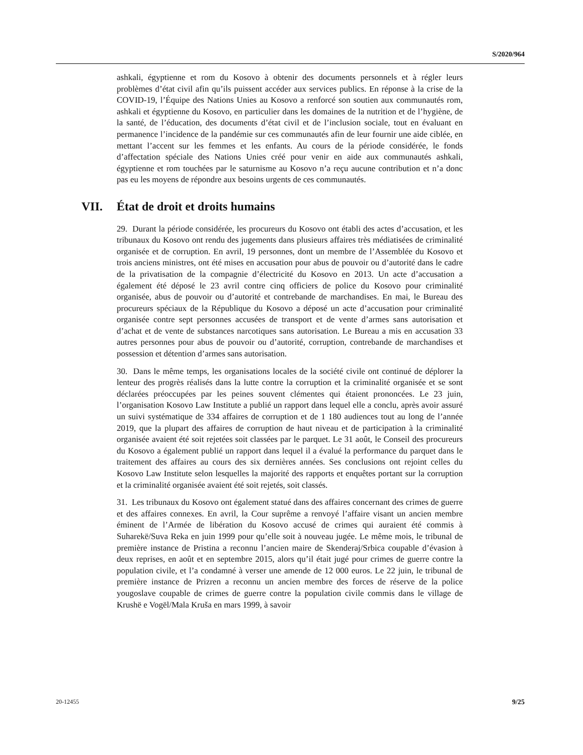S/2020/964
ashkali, égyptienne et rom du Kosovo à obtenir des documents personnels et à régler leurs problèmes d’état civil afin qu’ils puissent accéder aux services publics. En réponse à la crise de la COVID-19, l’Équipe des Nations Unies au Kosovo a renforcé son soutien aux communautés rom, ashkali et égyptienne du Kosovo, en particulier dans les domaines de la nutrition et de l’hygiène, de la santé, de l’éducation, des documents d’état civil et de l’inclusion sociale, tout en évaluant en permanence l’incidence de la pandémie sur ces communautés afin de leur fournir une aide ciblée, en mettant l’accent sur les femmes et les enfants. Au cours de la période considérée, le fonds d’affectation spéciale des Nations Unies créé pour venir en aide aux communautés ashkali, égyptienne et rom touchées par le saturnisme au Kosovo n’a reçu aucune contribution et n’a donc pas eu les moyens de répondre aux besoins urgents de ces communautés.
VII. État de droit et droits humains
29. Durant la période considérée, les procureurs du Kosovo ont établi des actes d’accusation, et les tribunaux du Kosovo ont rendu des jugements dans plusieurs affaires très médiatisées de criminalité organisée et de corruption. En avril, 19 personnes, dont un membre de l’Assemblée du Kosovo et trois anciens ministres, ont été mises en accusation pour abus de pouvoir ou d’autorité dans le cadre de la privatisation de la compagnie d’électricité du Kosovo en 2013. Un acte d’accusation a également été déposé le 23 avril contre cinq officiers de police du Kosovo pour criminalité organisée, abus de pouvoir ou d’autorité et contrebande de marchandises. En mai, le Bureau des procureurs spéciaux de la République du Kosovo a déposé un acte d’accusation pour criminalité organisée contre sept personnes accusées de transport et de vente d’armes sans autorisation et d’achat et de vente de substances narcotiques sans autorisation. Le Bureau a mis en accusation 33 autres personnes pour abus de pouvoir ou d’autorité, corruption, contrebande de marchandises et possession et détention d’armes sans autorisation.
30. Dans le même temps, les organisations locales de la société civile ont continué de déplorer la lenteur des progrès réalisés dans la lutte contre la corruption et la criminalité organisée et se sont déclarées préoccupées par les peines souvent clémentes qui étaient prononcées. Le 23 juin, l’organisation Kosovo Law Institute a publié un rapport dans lequel elle a conclu, après avoir assuré un suivi systématique de 334 affaires de corruption et de 1 180 audiences tout au long de l’année 2019, que la plupart des affaires de corruption de haut niveau et de participation à la criminalité organisée avaient été soit rejetées soit classées par le parquet. Le 31 août, le Conseil des procureurs du Kosovo a également publié un rapport dans lequel il a évalué la performance du parquet dans le traitement des affaires au cours des six dernières années. Ses conclusions ont rejoint celles du Kosovo Law Institute selon lesquelles la majorité des rapports et enquêtes portant sur la corruption et la criminalité organisée avaient été soit rejetés, soit classés.
31. Les tribunaux du Kosovo ont également statué dans des affaires concernant des crimes de guerre et des affaires connexes. En avril, la Cour suprême a renvoyé l’affaire visant un ancien membre éminent de l’Armée de libération du Kosovo accusé de crimes qui auraient été commis à Suharekë/Suva Reka en juin 1999 pour qu’elle soit à nouveau jugée. Le même mois, le tribunal de première instance de Pristina a reconnu l’ancien maire de Skenderaj/Srbica coupable d’évasion à deux reprises, en août et en septembre 2015, alors qu’il était jugé pour crimes de guerre contre la population civile, et l’a condamné à verser une amende de 12 000 euros. Le 22 juin, le tribunal de première instance de Prizren a reconnu un ancien membre des forces de réserve de la police yougoslave coupable de crimes de guerre contre la population civile commis dans le village de Krushë e Vogël/Mala Kruša en mars 1999, à savoir
20-12455 9/25